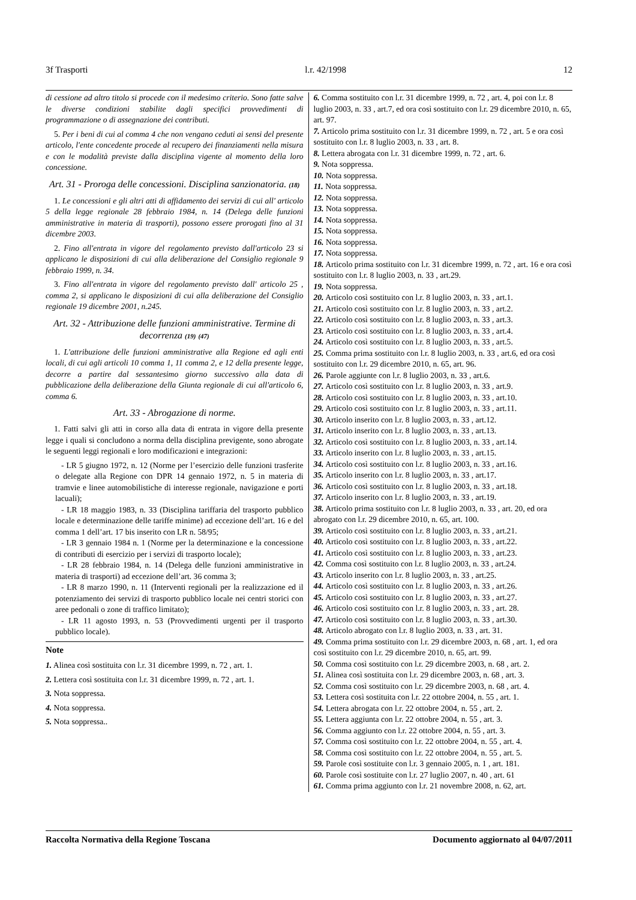3f Trasporti l.r. 42/1998 12
di cessione ad altro titolo si procede con il medesimo criterio. Sono fatte salve le diverse condizioni stabilite dagli specifici provvedimenti di programmazione o di assegnazione dei contributi.
5. Per i beni di cui al comma 4 che non vengano ceduti ai sensi del presente articolo, l'ente concedente procede al recupero dei finanziamenti nella misura e con le modalità previste dalla disciplina vigente al momento della loro concessione.
Art. 31 - Proroga delle concessioni. Disciplina sanzionatoria. (18)
1. Le concessioni e gli altri atti di affidamento dei servizi di cui all' articolo 5 della legge regionale 28 febbraio 1984, n. 14 (Delega delle funzioni amministrative in materia di trasporti), possono essere prorogati fino al 31 dicembre 2003.
2. Fino all'entrata in vigore del regolamento previsto dall'articolo 23 si applicano le disposizioni di cui alla deliberazione del Consiglio regionale 9 febbraio 1999, n. 34.
3. Fino all'entrata in vigore del regolamento previsto dall' articolo 25 , comma 2, si applicano le disposizioni di cui alla deliberazione del Consiglio regionale 19 dicembre 2001, n.245.
Art. 32 - Attribuzione delle funzioni amministrative. Termine di decorrenza (19) (47)
1. L'attribuzione delle funzioni amministrative alla Regione ed agli enti locali, di cui agli articoli 10 comma 1, 11 comma 2, e 12 della presente legge, decorre a partire dal sessantesimo giorno successivo alla data di pubblicazione della deliberazione della Giunta regionale di cui all'articolo 6, comma 6.
Art. 33 - Abrogazione di norme.
1. Fatti salvi gli atti in corso alla data di entrata in vigore della presente legge i quali si concludono a norma della disciplina previgente, sono abrogate le seguenti leggi regionali e loro modificazioni e integrazioni:
- LR 5 giugno 1972, n. 12 (Norme per l’esercizio delle funzioni trasferite o delegate alla Regione con DPR 14 gennaio 1972, n. 5 in materia di tramvie e linee automobilistiche di interesse regionale, navigazione e porti lacuali);
- LR 18 maggio 1983, n. 33 (Disciplina tariffaria del trasporto pubblico locale e determinazione delle tariffe minime) ad eccezione dell’art. 16 e del comma 1 dell’art. 17 bis inserito con LR n. 58/95;
- LR 3 gennaio 1984 n. 1 (Norme per la determinazione e la concessione di contributi di esercizio per i servizi di trasporto locale);
- LR 28 febbraio 1984, n. 14 (Delega delle funzioni amministrative in materia di trasporti) ad eccezione dell’art. 36 comma 3;
- LR 8 marzo 1990, n. 11 (Interventi regionali per la realizzazione ed il potenziamento dei servizi di trasporto pubblico locale nei centri storici con aree pedonali o zone di traffico limitato);
- LR 11 agosto 1993, n. 53 (Provvedimenti urgenti per il trasporto pubblico locale).
Note
1. Alinea così sostituita con l.r. 31 dicembre 1999, n. 72 , art. 1.
2. Lettera così sostituita con l.r. 31 dicembre 1999, n. 72 , art. 1.
3. Nota soppressa.
4. Nota soppressa.
5. Nota soppressa..
6. Comma sostituito con l.r. 31 dicembre 1999, n. 72 , art. 4, poi con l.r. 8 luglio 2003, n. 33 , art.7, ed ora così sostituito con l.r. 29 dicembre 2010, n. 65, art. 97.
7. Articolo prima sostituito con l.r. 31 dicembre 1999, n. 72 , art. 5 e ora così sostituito con l.r. 8 luglio 2003, n. 33 , art. 8.
8. Lettera abrogata con l.r. 31 dicembre 1999, n. 72 , art. 6.
9. Nota soppressa.
10. Nota soppressa.
11. Nota soppressa.
12. Nota soppressa.
13. Nota soppressa.
14. Nota soppressa.
15. Nota soppressa.
16. Nota soppressa.
17. Nota soppressa.
18. Articolo prima sostituito con l.r. 31 dicembre 1999, n. 72 , art. 16 e ora così sostituito con l.r. 8 luglio 2003, n. 33 , art.29.
19. Nota soppressa.
20. Articolo così sostituito con l.r. 8 luglio 2003, n. 33 , art.1.
21. Articolo così sostituito con l.r. 8 luglio 2003, n. 33 , art.2.
22. Articolo così sostituito con l.r. 8 luglio 2003, n. 33 , art.3.
23. Articolo così sostituito con l.r. 8 luglio 2003, n. 33 , art.4.
24. Articolo così sostituito con l.r. 8 luglio 2003, n. 33 , art.5.
25. Comma prima sostituito con l.r. 8 luglio 2003, n. 33 , art.6, ed ora così sostituito con l.r. 29 dicembre 2010, n. 65, art. 96.
26. Parole aggiunte con l.r. 8 luglio 2003, n. 33 , art.6.
27. Articolo così sostituito con l.r. 8 luglio 2003, n. 33 , art.9.
28. Articolo così sostituito con l.r. 8 luglio 2003, n. 33 , art.10.
29. Articolo così sostituito con l.r. 8 luglio 2003, n. 33 , art.11.
30. Articolo inserito con l.r. 8 luglio 2003, n. 33 , art.12.
31. Articolo inserito con l.r. 8 luglio 2003, n. 33 , art.13.
32. Articolo così sostituito con l.r. 8 luglio 2003, n. 33 , art.14.
33. Articolo inserito con l.r. 8 luglio 2003, n. 33 , art.15.
34. Articolo così sostituito con l.r. 8 luglio 2003, n. 33 , art.16.
35. Articolo inserito con l.r. 8 luglio 2003, n. 33 , art.17.
36. Articolo così sostituito con l.r. 8 luglio 2003, n. 33 , art.18.
37. Articolo inserito con l.r. 8 luglio 2003, n. 33 , art.19.
38. Articolo prima sostituito con l.r. 8 luglio 2003, n. 33 , art. 20, ed ora abrogato con l.r. 29 dicembre 2010, n. 65, art. 100.
39. Articolo così sostituito con l.r. 8 luglio 2003, n. 33 , art.21.
40. Articolo così sostituito con l.r. 8 luglio 2003, n. 33 , art.22.
41. Articolo così sostituito con l.r. 8 luglio 2003, n. 33 , art.23.
42. Comma così sostituito con l.r. 8 luglio 2003, n. 33 , art.24.
43. Articolo inserito con l.r. 8 luglio 2003, n. 33 , art.25.
44. Articolo così sostituito con l.r. 8 luglio 2003, n. 33 , art.26.
45. Articolo così sostituito con l.r. 8 luglio 2003, n. 33 , art.27.
46. Articolo così sostituito con l.r. 8 luglio 2003, n. 33 , art. 28.
47. Articolo così sostituito con l.r. 8 luglio 2003, n. 33 , art.30.
48. Articolo abrogato con l.r. 8 luglio 2003, n. 33 , art. 31.
49. Comma prima sostituito con l.r. 29 dicembre 2003, n. 68 , art. 1, ed ora così sostituito con l.r. 29 dicembre 2010, n. 65, art. 99.
50. Comma così sostituito con l.r. 29 dicembre 2003, n. 68 , art. 2.
51. Alinea così sostituita con l.r. 29 dicembre 2003, n. 68 , art. 3.
52. Comma così sostituito con l.r. 29 dicembre 2003, n. 68 , art. 4.
53. Lettera così sostituita con l.r. 22 ottobre 2004, n. 55 , art. 1.
54. Lettera abrogata con l.r. 22 ottobre 2004, n. 55 , art. 2.
55. Lettera aggiunta con l.r. 22 ottobre 2004, n. 55 , art. 3.
56. Comma aggiunto con l.r. 22 ottobre 2004, n. 55 , art. 3.
57. Comma così sostituito con l.r. 22 ottobre 2004, n. 55 , art. 4.
58. Comma così sostituito con l.r. 22 ottobre 2004, n. 55 , art. 5.
59. Parole così sostituite con l.r. 3 gennaio 2005, n. 1 , art. 181.
60. Parole così sostituite con l.r. 27 luglio 2007, n. 40 , art. 61
61. Comma prima aggiunto con l.r. 21 novembre 2008, n. 62, art.
Raccolta Normativa della Regione Toscana Documento aggiornato al 04/07/2011